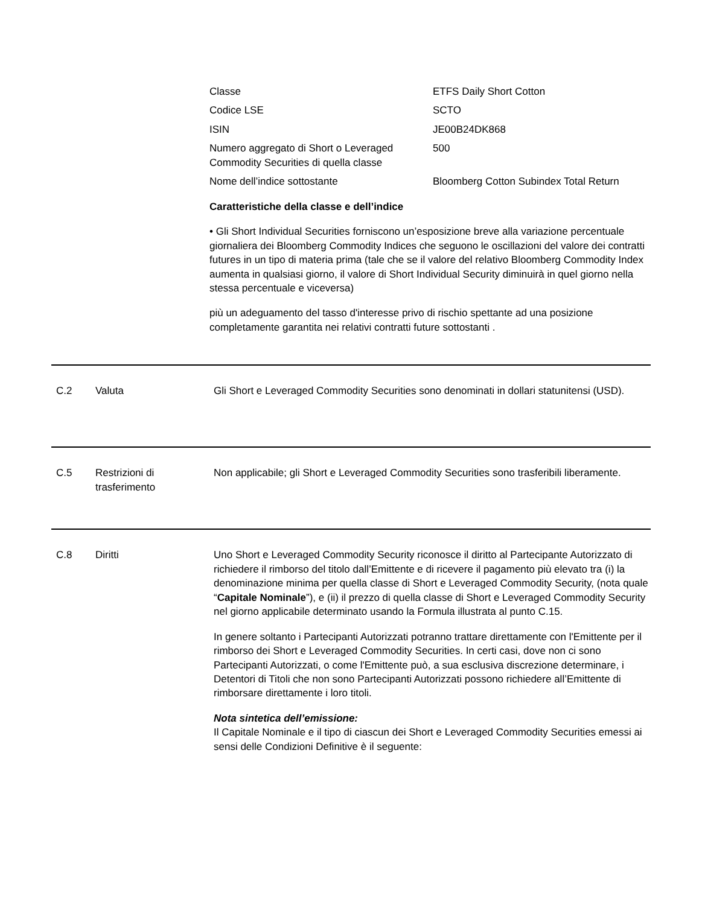| Classe | ETFS Daily Short Cotton |
| Codice LSE | SCTO |
| ISIN | JE00B24DK868 |
| Numero aggregato di Short o Leveraged Commodity Securities di quella classe | 500 |
| Nome dell’indice sottostante | Bloomberg Cotton Subindex Total Return |
Caratteristiche della classe e dell’indice
• Gli Short Individual Securities forniscono un’esposizione breve alla variazione percentuale giornaliera dei Bloomberg Commodity Indices che seguono le oscillazioni del valore dei contratti futures in un tipo di materia prima (tale che se il valore del relativo Bloomberg Commodity Index aumenta in qualsiasi giorno, il valore di Short Individual Security diminuirà in quel giorno nella stessa percentuale e viceversa)
più un adeguamento del tasso d'interesse privo di rischio spettante ad una posizione completamente garantita nei relativi contratti future sottostanti .
C.2 Valuta Gli Short e Leveraged Commodity Securities sono denominati in dollari statunitensi (USD).
C.5 Restrizioni di trasferimento
Non applicabile; gli Short e Leveraged Commodity Securities sono trasferibili liberamente.
C.8 Diritti Uno Short e Leveraged Commodity Security riconosce il diritto al Partecipante Autorizzato di richiedere il rimborso del titolo dall’Emittente e di ricevere il pagamento più elevato tra (i) la denominazione minima per quella classe di Short e Leveraged Commodity Security, (nota quale “Capitale Nominale”), e (ii) il prezzo di quella classe di Short e Leveraged Commodity Security nel giorno applicabile determinato usando la Formula illustrata al punto C.15.
In genere soltanto i Partecipanti Autorizzati potranno trattare direttamente con l'Emittente per il rimborso dei Short e Leveraged Commodity Securities. In certi casi, dove non ci sono Partecipanti Autorizzati, o come l'Emittente può, a sua esclusiva discrezione determinare, i Detentori di Titoli che non sono Partecipanti Autorizzati possono richiedere all’Emittente di rimborsare direttamente i loro titoli.
Nota sintetica dell’emissione:
Il Capitale Nominale e il tipo di ciascun dei Short e Leveraged Commodity Securities emessi ai sensi delle Condizioni Definitive è il seguente: